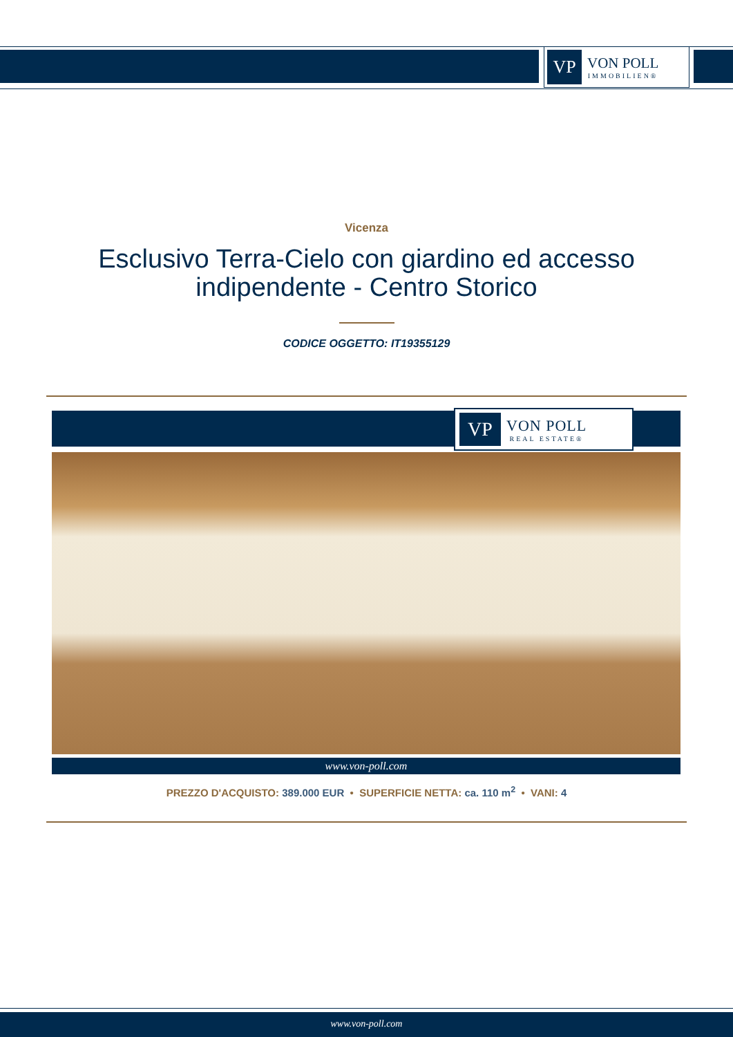VP
VON POLL
IMMOBILIEN®
Vicenza
Esclusivo Terra-Cielo con giardino ed accesso indipendente - Centro Storico
CODICE OGGETTO: IT19355129
VP
VON POLL
REAL ESTATE®
www.von-poll.com
PREZZO D'ACQUISTO: 389.000 EUR • SUPERFICIE NETTA: ca. 110 m<sup>2</sup> • VANI: 4
www.von-poll.com